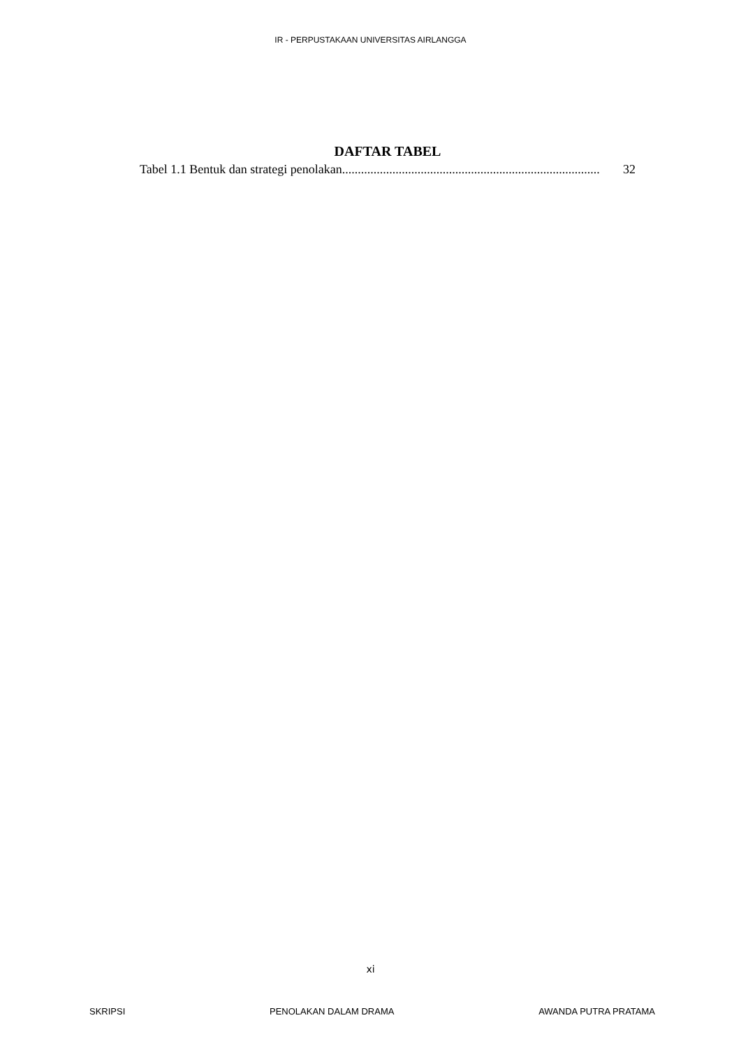IR - PERPUSTAKAAN UNIVERSITAS AIRLANGGA
DAFTAR TABEL
Tabel 1.1 Bentuk dan strategi penolakan.................................................................................. 32
xi
SKRIPSI PENOLAKAN DALAM DRAMA AWANDA PUTRA PRATAMA